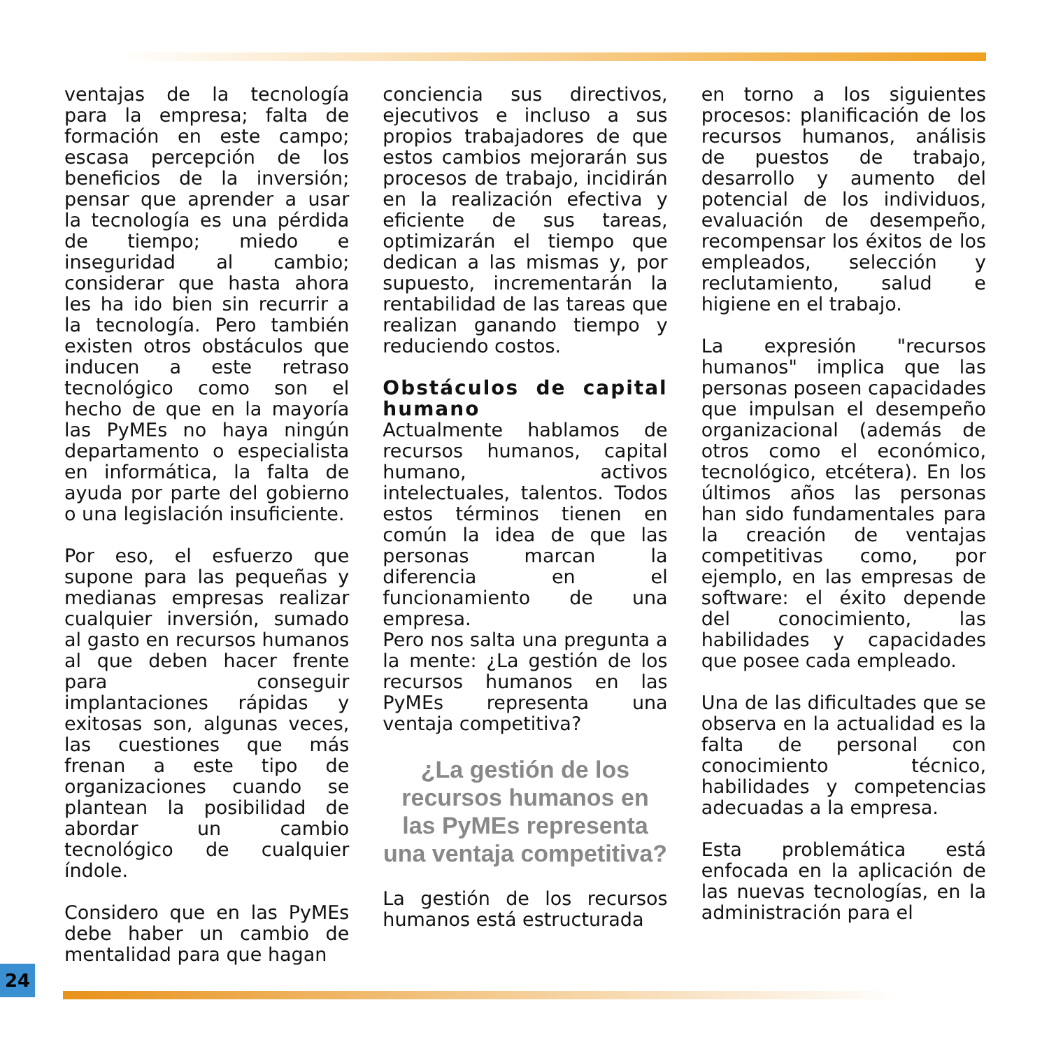ventajas de la tecnología para la empresa; falta de formación en este campo; escasa percepción de los beneficios de la inversión; pensar que aprender a usar la tecnología es una pérdida de tiempo; miedo e inseguridad al cambio; considerar que hasta ahora les ha ido bien sin recurrir a la tecnología. Pero también existen otros obstáculos que inducen a este retraso tecnológico como son el hecho de que en la mayoría las PyMEs no haya ningún departamento o especialista en informática, la falta de ayuda por parte del gobierno o una legislación insuficiente.
Por eso, el esfuerzo que supone para las pequeñas y medianas empresas realizar cualquier inversión, sumado al gasto en recursos humanos al que deben hacer frente para conseguir implantaciones rápidas y exitosas son, algunas veces, las cuestiones que más frenan a este tipo de organizaciones cuando se plantean la posibilidad de abordar un cambio tecnológico de cualquier índole.
Considero que en las PyMEs debe haber un cambio de mentalidad para que hagan
conciencia sus directivos, ejecutivos e incluso a sus propios trabajadores de que estos cambios mejorarán sus procesos de trabajo, incidirán en la realización efectiva y eficiente de sus tareas, optimizarán el tiempo que dedican a las mismas y, por supuesto, incrementarán la rentabilidad de las tareas que realizan ganando tiempo y reduciendo costos.
Obstáculos de capital humano
Actualmente hablamos de recursos humanos, capital humano, activos intelectuales, talentos. Todos estos términos tienen en común la idea de que las personas marcan la diferencia en el funcionamiento de una empresa.
Pero nos salta una pregunta a la mente: ¿La gestión de los recursos humanos en las PyMEs representa una ventaja competitiva?
¿La gestión de los recursos humanos en las PyMEs representa una ventaja competitiva?
La gestión de los recursos humanos está estructurada
en torno a los siguientes procesos: planificación de los recursos humanos, análisis de puestos de trabajo, desarrollo y aumento del potencial de los individuos, evaluación de desempeño, recompensar los éxitos de los empleados, selección y reclutamiento, salud e higiene en el trabajo.
La expresión "recursos humanos" implica que las personas poseen capacidades que impulsan el desempeño organizacional (además de otros como el económico, tecnológico, etcétera). En los últimos años las personas han sido fundamentales para la creación de ventajas competitivas como, por ejemplo, en las empresas de software: el éxito depende del conocimiento, las habilidades y capacidades que posee cada empleado.
Una de las dificultades que se observa en la actualidad es la falta de personal con conocimiento técnico, habilidades y competencias adecuadas a la empresa.
Esta problemática está enfocada en la aplicación de las nuevas tecnologías, en la administración para el
24